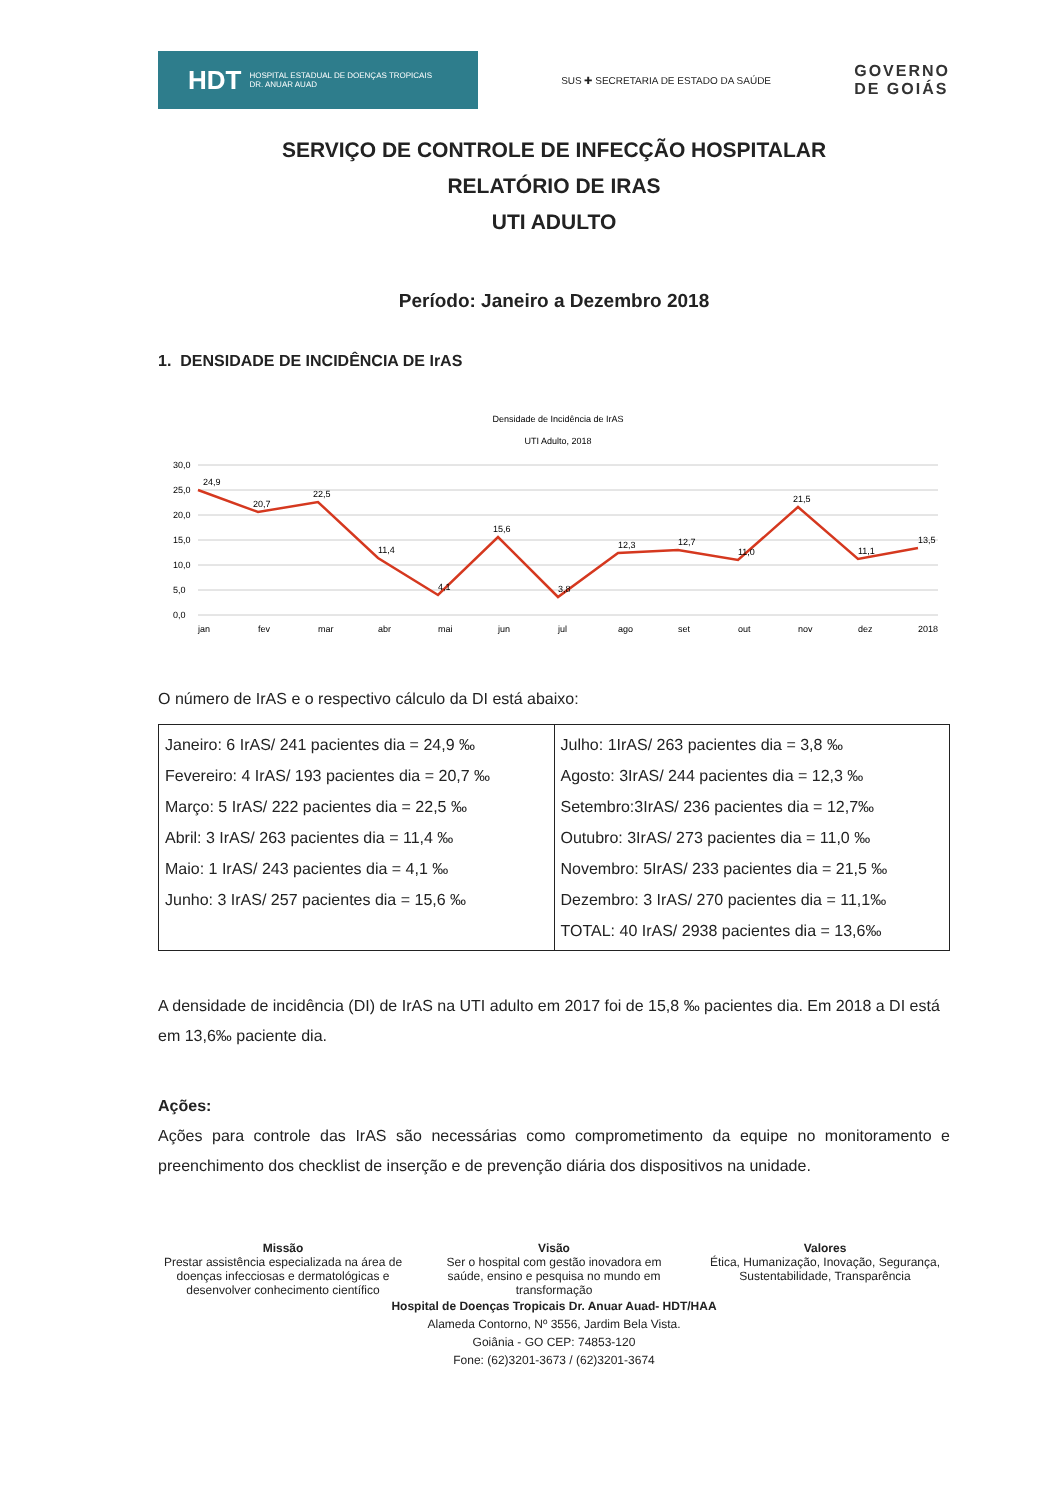HDT HOSPITAL ESTADUAL DE DOENÇAS TROPICAIS
DR. ANUAR AUAD
SUS ✚ SECRETARIA DE ESTADO DA SAÚDE
GOVERNO
DE GOIÁS
SERVIÇO DE CONTROLE DE INFECÇÃO HOSPITALAR
RELATÓRIO DE IRAS
UTI ADULTO
Período: Janeiro a Dezembro 2018
1. DENSIDADE DE INCIDÊNCIA DE IrAS
Densidade de Incidência de IrAS
UTI Adulto, 2018
30,0
25,0
20,0
15,0
10,0
5,0
0,0
jan
fev
mar
abr
mai
jun
jul
ago
set
out
nov
dez
2018
24,9
20,7
22,5
11,4
4,1
15,6
3,8
12,3
12,7
11,0
21,5
11,1
13,5
O número de IrAS e o respectivo cálculo da DI está abaixo:
| Janeiro: 6 IrAS/ 241 pacientes dia = 24,9 ‰ Fevereiro: 4 IrAS/ 193 pacientes dia = 20,7 ‰ Março: 5 IrAS/ 222 pacientes dia = 22,5 ‰ Abril: 3 IrAS/ 263 pacientes dia = 11,4 ‰ Maio: 1 IrAS/ 243 pacientes dia = 4,1 ‰ Junho: 3 IrAS/ 257 pacientes dia = 15,6 ‰ | Julho: 1IrAS/ 263 pacientes dia = 3,8 ‰ Agosto: 3IrAS/ 244 pacientes dia = 12,3 ‰ Setembro:3IrAS/ 236 pacientes dia = 12,7‰ Outubro: 3IrAS/ 273 pacientes dia = 11,0 ‰ Novembro: 5IrAS/ 233 pacientes dia = 21,5 ‰ Dezembro: 3 IrAS/ 270 pacientes dia = 11,1‰ TOTAL: 40 IrAS/ 2938 pacientes dia = 13,6‰ |
A densidade de incidência (DI) de IrAS na UTI adulto em 2017 foi de 15,8 ‰ pacientes dia. Em 2018 a DI está em 13,6‰ paciente dia.
Ações:
Ações para controle das IrAS são necessárias como comprometimento da equipe no monitoramento e preenchimento dos checklist de inserção e de prevenção diária dos dispositivos na unidade.
Missão
Prestar assistência especializada na área de doenças infecciosas e dermatológicas e desenvolver conhecimento científico
Visão
Ser o hospital com gestão inovadora em saúde, ensino e pesquisa no mundo em transformação
Valores
Ética, Humanização, Inovação, Segurança, Sustentabilidade, Transparência
Hospital de Doenças Tropicais Dr. Anuar Auad- HDT/HAA
Alameda Contorno, Nº 3556, Jardim Bela Vista.
Goiânia - GO CEP: 74853-120
Fone: (62)3201-3673 / (62)3201-3674